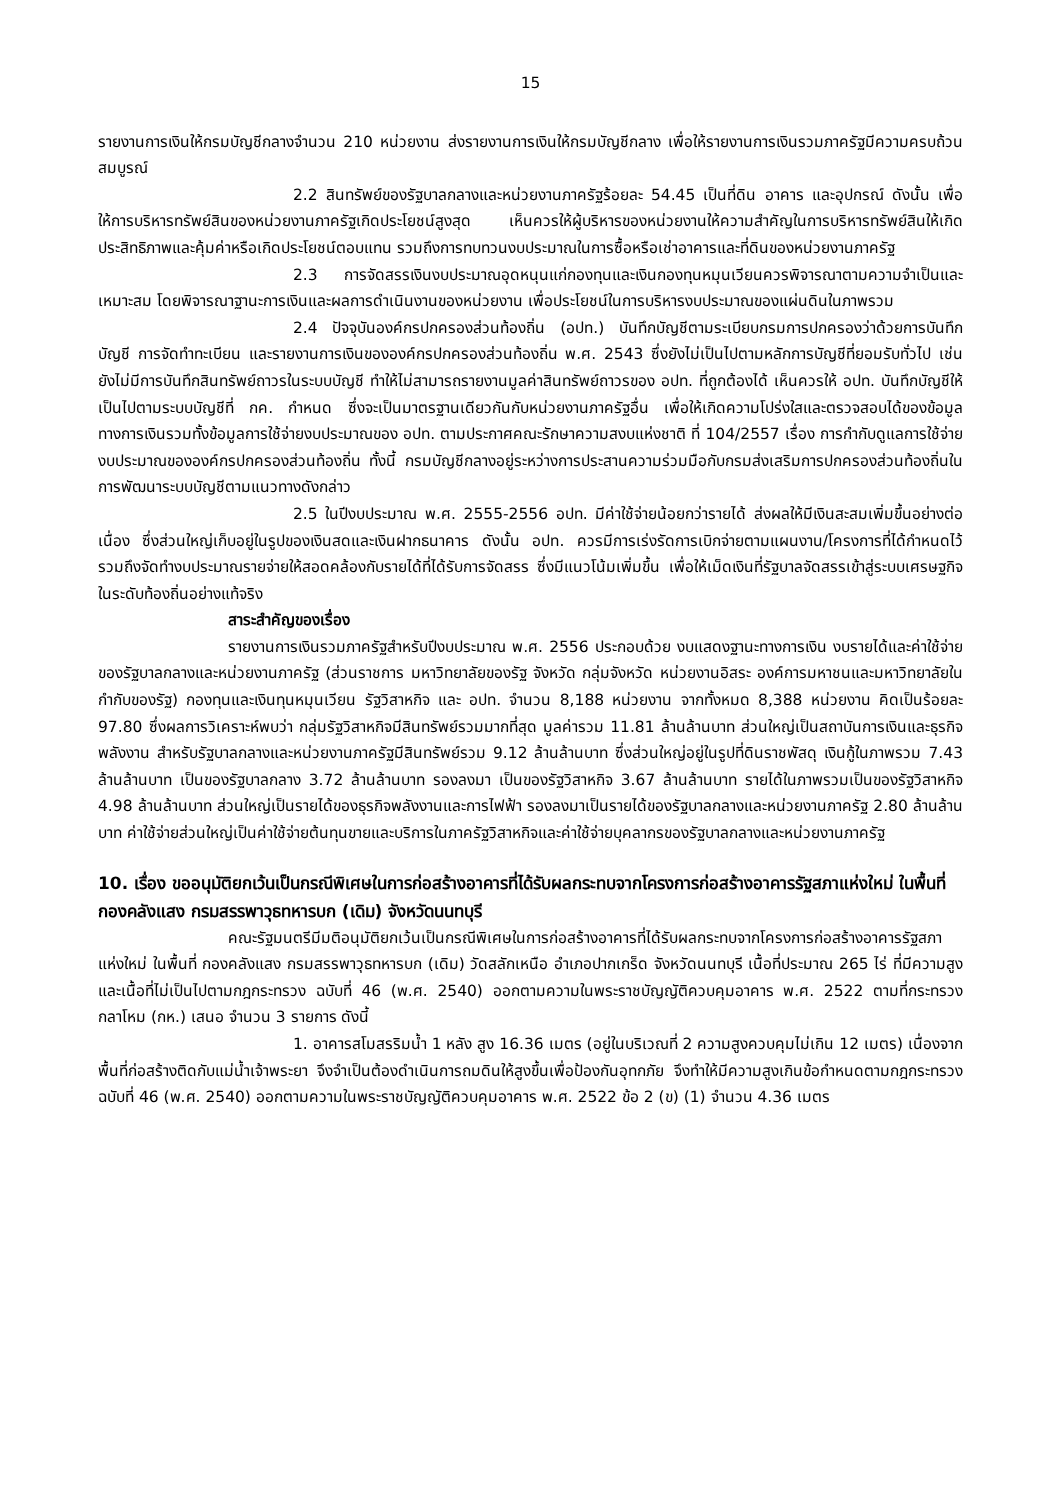15
รายงานการเงินให้กรมบัญชีกลางจำนวน 210 หน่วยงาน ส่งรายงานการเงินให้กรมบัญชีกลาง เพื่อให้รายงานการเงินรวมภาครัฐมีความครบถ้วนสมบูรณ์
2.2 สินทรัพย์ของรัฐบาลกลางและหน่วยงานภาครัฐร้อยละ 54.45 เป็นที่ดิน อาคาร และอุปกรณ์ ดังนั้น เพื่อให้การบริหารทรัพย์สินของหน่วยงานภาครัฐเกิดประโยชน์สูงสุด เห็นควรให้ผู้บริหารของหน่วยงานให้ความสำคัญในการบริหารทรัพย์สินให้เกิดประสิทธิภาพและคุ้มค่าหรือเกิดประโยชน์ตอบแทน รวมถึงการทบทวนงบประมาณในการซื้อหรือเช่าอาคารและที่ดินของหน่วยงานภาครัฐ
2.3 การจัดสรรเงินงบประมาณอุดหนุนแก่กองทุนและเงินกองทุนหมุนเวียนควรพิจารณาตามความจำเป็นและเหมาะสม โดยพิจารณาฐานะการเงินและผลการดำเนินงานของหน่วยงาน เพื่อประโยชน์ในการบริหารงบประมาณของแผ่นดินในภาพรวม
2.4 ปัจจุบันองค์กรปกครองส่วนท้องถิ่น (อปท.) บันทึกบัญชีตามระเบียบกรมการปกครองว่าด้วยการบันทึกบัญชี การจัดทำทะเบียน และรายงานการเงินขององค์กรปกครองส่วนท้องถิ่น พ.ศ. 2543 ซึ่งยังไม่เป็นไปตามหลักการบัญชีที่ยอมรับทั่วไป เช่น ยังไม่มีการบันทึกสินทรัพย์ถาวรในระบบบัญชี ทำให้ไม่สามารถรายงานมูลค่าสินทรัพย์ถาวรของ อปท. ที่ถูกต้องได้ เห็นควรให้ อปท. บันทึกบัญชีให้เป็นไปตามระบบบัญชีที่ กค. กำหนด ซึ่งจะเป็นมาตรฐานเดียวกันกับหน่วยงานภาครัฐอื่น เพื่อให้เกิดความโปร่งใสและตรวจสอบได้ของข้อมูลทางการเงินรวมทั้งข้อมูลการใช้จ่ายงบประมาณของ อปท. ตามประกาศคณะรักษาความสงบแห่งชาติ ที่ 104/2557 เรื่อง การกำกับดูแลการใช้จ่ายงบประมาณขององค์กรปกครองส่วนท้องถิ่น ทั้งนี้ กรมบัญชีกลางอยู่ระหว่างการประสานความร่วมมือกับกรมส่งเสริมการปกครองส่วนท้องถิ่นในการพัฒนาระบบบัญชีตามแนวทางดังกล่าว
2.5 ในปีงบประมาณ พ.ศ. 2555-2556 อปท. มีค่าใช้จ่ายน้อยกว่ารายได้ ส่งผลให้มีเงินสะสมเพิ่มขึ้นอย่างต่อเนื่อง ซึ่งส่วนใหญ่เก็บอยู่ในรูปของเงินสดและเงินฝากธนาคาร ดังนั้น อปท. ควรมีการเร่งรัดการเบิกจ่ายตามแผนงาน/โครงการที่ได้กำหนดไว้ รวมถึงจัดทำงบประมาณรายจ่ายให้สอดคล้องกับรายได้ที่ได้รับการจัดสรร ซึ่งมีแนวโน้มเพิ่มขึ้น เพื่อให้เม็ดเงินที่รัฐบาลจัดสรรเข้าสู่ระบบเศรษฐกิจในระดับท้องถิ่นอย่างแท้จริง
สาระสำคัญของเรื่อง
รายงานการเงินรวมภาครัฐสำหรับปีงบประมาณ พ.ศ. 2556 ประกอบด้วย งบแสดงฐานะทางการเงิน งบรายได้และค่าใช้จ่ายของรัฐบาลกลางและหน่วยงานภาครัฐ (ส่วนราชการ มหาวิทยาลัยของรัฐ จังหวัด กลุ่มจังหวัด หน่วยงานอิสระ องค์การมหาชนและมหาวิทยาลัยในกำกับของรัฐ) กองทุนและเงินทุนหมุนเวียน รัฐวิสาหกิจ และ อปท. จำนวน 8,188 หน่วยงาน จากทั้งหมด 8,388 หน่วยงาน คิดเป็นร้อยละ 97.80 ซึ่งผลการวิเคราะห์พบว่า กลุ่มรัฐวิสาหกิจมีสินทรัพย์รวมมากที่สุด มูลค่ารวม 11.81 ล้านล้านบาท ส่วนใหญ่เป็นสถาบันการเงินและธุรกิจพลังงาน สำหรับรัฐบาลกลางและหน่วยงานภาครัฐมีสินทรัพย์รวม 9.12 ล้านล้านบาท ซึ่งส่วนใหญ่อยู่ในรูปที่ดินราชพัสดุ เงินกู้ในภาพรวม 7.43 ล้านล้านบาท เป็นของรัฐบาลกลาง 3.72 ล้านล้านบาท รองลงมา เป็นของรัฐวิสาหกิจ 3.67 ล้านล้านบาท รายได้ในภาพรวมเป็นของรัฐวิสาหกิจ 4.98 ล้านล้านบาท ส่วนใหญ่เป็นรายได้ของธุรกิจพลังงานและการไฟฟ้า รองลงมาเป็นรายได้ของรัฐบาลกลางและหน่วยงานภาครัฐ 2.80 ล้านล้านบาท ค่าใช้จ่ายส่วนใหญ่เป็นค่าใช้จ่ายต้นทุนขายและบริการในภาครัฐวิสาหกิจและค่าใช้จ่ายบุคลากรของรัฐบาลกลางและหน่วยงานภาครัฐ
10. เรื่อง ขออนุมัติยกเว้นเป็นกรณีพิเศษในการก่อสร้างอาคารที่ได้รับผลกระทบจากโครงการก่อสร้างอาคารรัฐสภาแห่งใหม่ ในพื้นที่ กองคลังแสง กรมสรรพาวุธทหารบก (เดิม) จังหวัดนนทบุรี
คณะรัฐมนตรีมีมติอนุมัติยกเว้นเป็นกรณีพิเศษในการก่อสร้างอาคารที่ได้รับผลกระทบจากโครงการก่อสร้างอาคารรัฐสภาแห่งใหม่ ในพื้นที่ กองคลังแสง กรมสรรพาวุธทหารบก (เดิม) วัดสลักเหนือ อำเภอปากเกร็ด จังหวัดนนทบุรี เนื้อที่ประมาณ 265 ไร่ ที่มีความสูงและเนื้อที่ไม่เป็นไปตามกฎกระทรวง ฉบับที่ 46 (พ.ศ. 2540) ออกตามความในพระราชบัญญัติควบคุมอาคาร พ.ศ. 2522 ตามที่กระทรวงกลาโหม (กห.) เสนอ จำนวน 3 รายการ ดังนี้
1. อาคารสโมสรริมน้ำ 1 หลัง สูง 16.36 เมตร (อยู่ในบริเวณที่ 2 ความสูงควบคุมไม่เกิน 12 เมตร) เนื่องจากพื้นที่ก่อสร้างติดกับแม่น้ำเจ้าพระยา จึงจำเป็นต้องดำเนินการถมดินให้สูงขึ้นเพื่อป้องกันอุทกภัย จึงทำให้มีความสูงเกินข้อกำหนดตามกฎกระทรวง ฉบับที่ 46 (พ.ศ. 2540) ออกตามความในพระราชบัญญัติควบคุมอาคาร พ.ศ. 2522 ข้อ 2 (ข) (1) จำนวน 4.36 เมตร